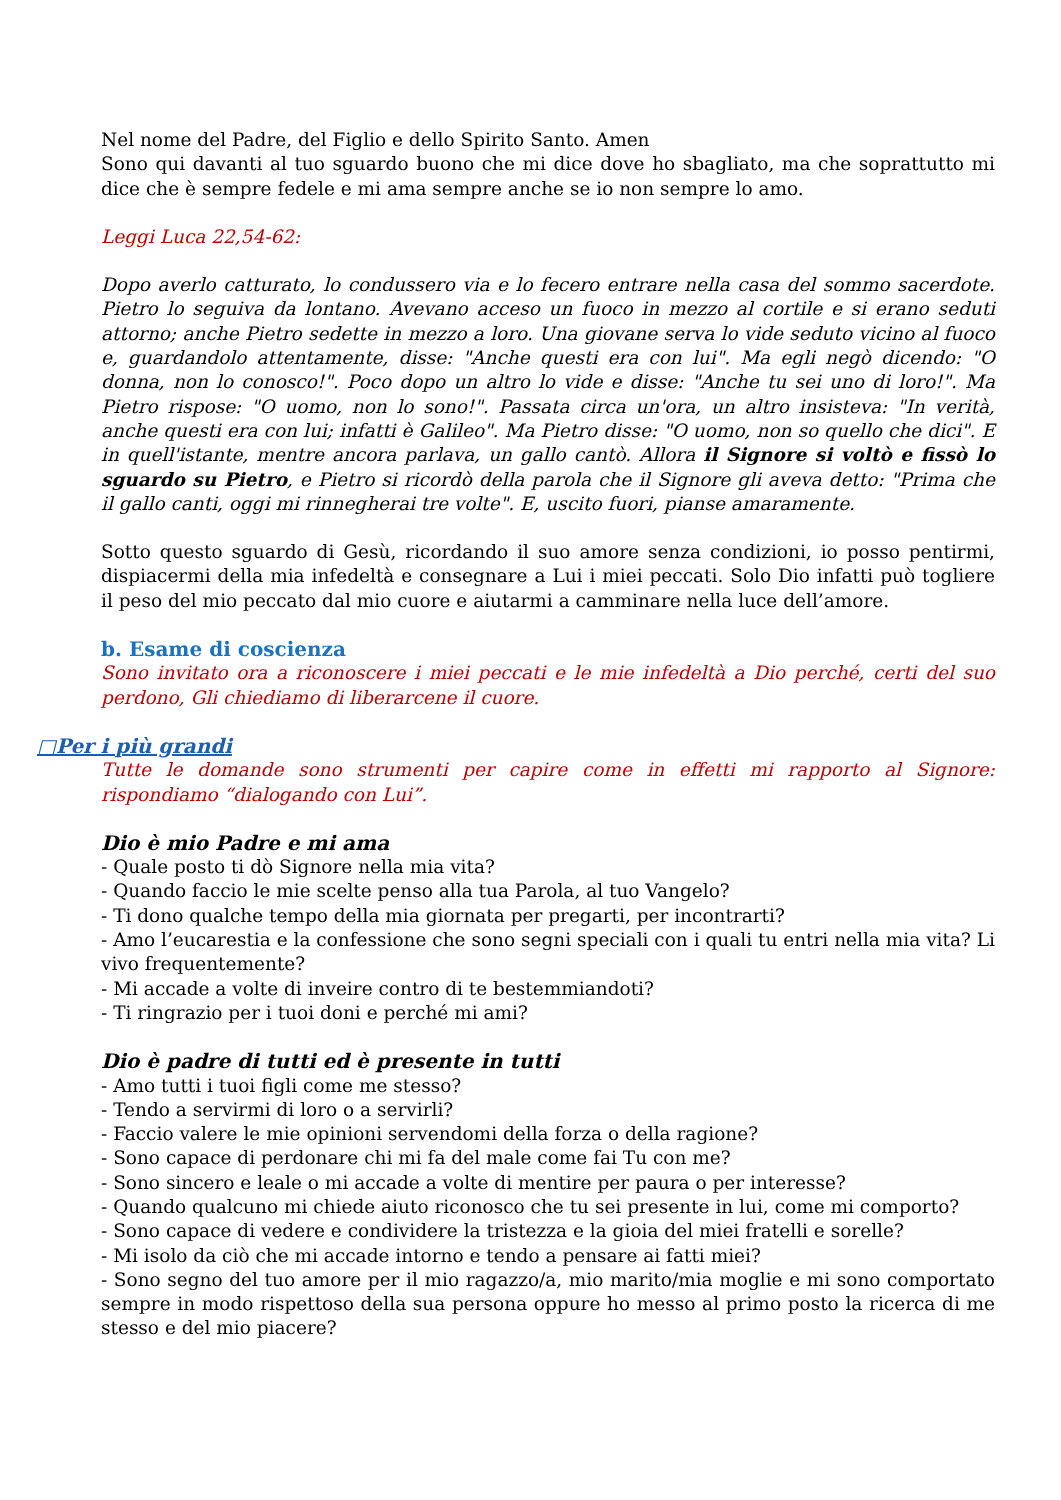Nel nome del Padre, del Figlio e dello Spirito Santo. Amen
Sono qui davanti al tuo sguardo buono che mi dice dove ho sbagliato, ma che soprattutto mi dice che è sempre fedele e mi ama sempre anche se io non sempre lo amo.
Leggi Luca 22,54-62:
Dopo averlo catturato, lo condussero via e lo fecero entrare nella casa del sommo sacerdote. Pietro lo seguiva da lontano. Avevano acceso un fuoco in mezzo al cortile e si erano seduti attorno; anche Pietro sedette in mezzo a loro. Una giovane serva lo vide seduto vicino al fuoco e, guardandolo attentamente, disse: "Anche questi era con lui". Ma egli negò dicendo: "O donna, non lo conosco!". Poco dopo un altro lo vide e disse: "Anche tu sei uno di loro!". Ma Pietro rispose: "O uomo, non lo sono!". Passata circa un'ora, un altro insisteva: "In verità, anche questi era con lui; infatti è Galileo". Ma Pietro disse: "O uomo, non so quello che dici". E in quell'istante, mentre ancora parlava, un gallo cantò. Allora il Signore si voltò e fissò lo sguardo su Pietro, e Pietro si ricordò della parola che il Signore gli aveva detto: "Prima che il gallo canti, oggi mi rinnegherai tre volte". E, uscito fuori, pianse amaramente.
Sotto questo sguardo di Gesù, ricordando il suo amore senza condizioni, io posso pentirmi, dispiacermi della mia infedeltà e consegnare a Lui i miei peccati. Solo Dio infatti può togliere il peso del mio peccato dal mio cuore e aiutarmi a camminare nella luce dell’amore.
b. Esame di coscienza
Sono invitato ora a riconoscere i miei peccati e le mie infedeltà a Dio perché, certi del suo perdono, Gli chiediamo di liberarcene il cuore.
□Per i più grandi
Tutte le domande sono strumenti per capire come in effetti mi rapporto al Signore: rispondiamo “dialogando con Lui”.
Dio è mio Padre e mi ama
- Quale posto ti dò Signore nella mia vita?
- Quando faccio le mie scelte penso alla tua Parola, al tuo Vangelo?
- Ti dono qualche tempo della mia giornata per pregarti, per incontrarti?
- Amo l’eucarestia e la confessione che sono segni speciali con i quali tu entri nella mia vita? Li vivo frequentemente?
- Mi accade a volte di inveire contro di te bestemmiandoti?
- Ti ringrazio per i tuoi doni e perché mi ami?
Dio è padre di tutti ed è presente in tutti
- Amo tutti i tuoi figli come me stesso?
- Tendo a servirmi di loro o a servirli?
- Faccio valere le mie opinioni servendomi della forza o della ragione?
- Sono capace di perdonare chi mi fa del male come fai Tu con me?
- Sono sincero e leale o mi accade a volte di mentire per paura o per interesse?
- Quando qualcuno mi chiede aiuto riconosco che tu sei presente in lui, come mi comporto?
- Sono capace di vedere e condividere la tristezza e la gioia del miei fratelli e sorelle?
- Mi isolo da ciò che mi accade intorno e tendo a pensare ai fatti miei?
- Sono segno del tuo amore per il mio ragazzo/a, mio marito/mia moglie e mi sono comportato sempre in modo rispettoso della sua persona oppure ho messo al primo posto la ricerca di me stesso e del mio piacere?